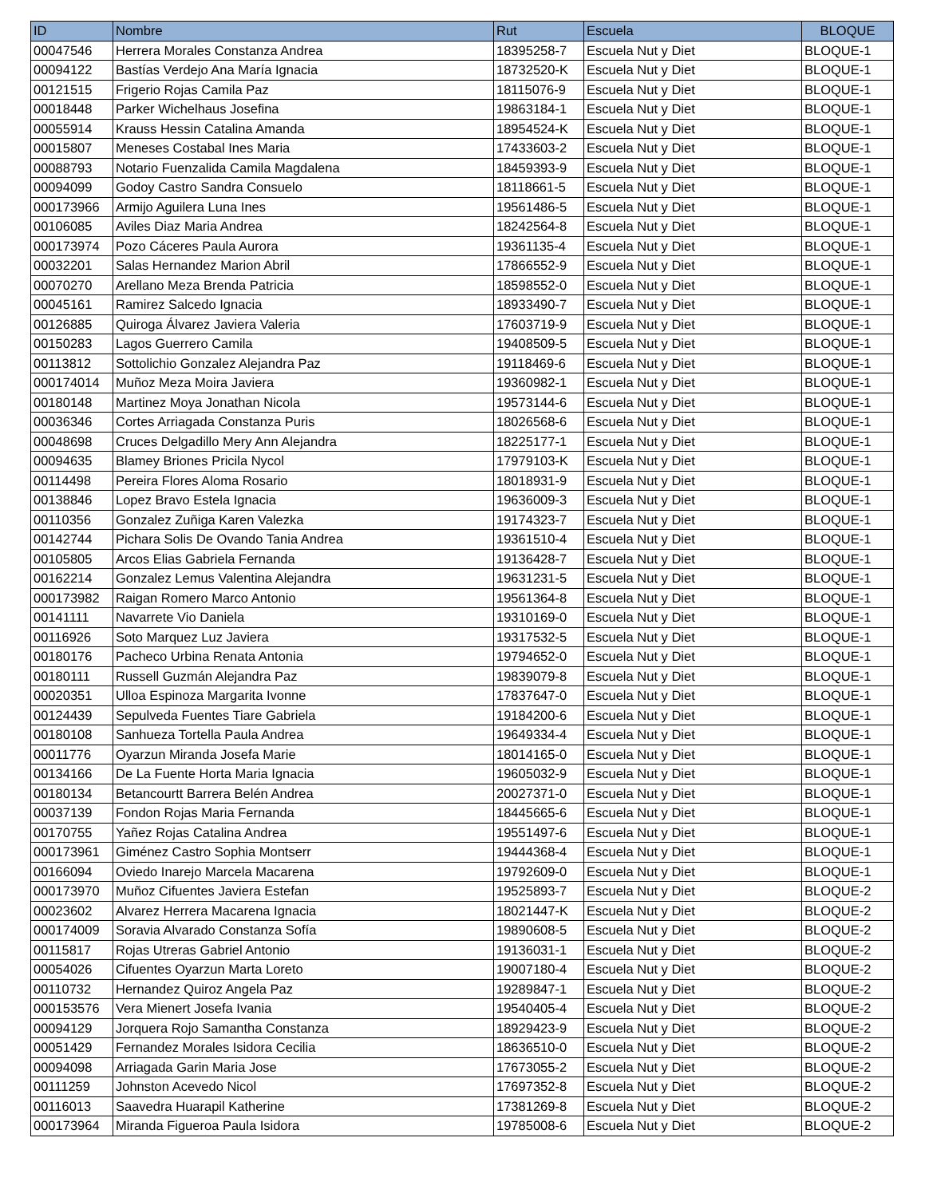| ID | Nombre | Rut | Escuela | BLOQUE |
| --- | --- | --- | --- | --- |
| 00047546 | Herrera Morales Constanza Andrea | 18395258-7 | Escuela Nut y Diet | BLOQUE-1 |
| 00094122 | Bastías Verdejo Ana María Ignacia | 18732520-K | Escuela Nut y Diet | BLOQUE-1 |
| 00121515 | Frigerio Rojas Camila Paz | 18115076-9 | Escuela Nut y Diet | BLOQUE-1 |
| 00018448 | Parker Wichelhaus Josefina | 19863184-1 | Escuela Nut y Diet | BLOQUE-1 |
| 00055914 | Krauss Hessin Catalina Amanda | 18954524-K | Escuela Nut y Diet | BLOQUE-1 |
| 00015807 | Meneses Costabal Ines Maria | 17433603-2 | Escuela Nut y Diet | BLOQUE-1 |
| 00088793 | Notario Fuenzalida Camila Magdalena | 18459393-9 | Escuela Nut y Diet | BLOQUE-1 |
| 00094099 | Godoy Castro Sandra Consuelo | 18118661-5 | Escuela Nut y Diet | BLOQUE-1 |
| 000173966 | Armijo Aguilera Luna Ines | 19561486-5 | Escuela Nut y Diet | BLOQUE-1 |
| 00106085 | Aviles Diaz Maria Andrea | 18242564-8 | Escuela Nut y Diet | BLOQUE-1 |
| 000173974 | Pozo Cáceres Paula Aurora | 19361135-4 | Escuela Nut y Diet | BLOQUE-1 |
| 00032201 | Salas Hernandez Marion Abril | 17866552-9 | Escuela Nut y Diet | BLOQUE-1 |
| 00070270 | Arellano Meza Brenda Patricia | 18598552-0 | Escuela Nut y Diet | BLOQUE-1 |
| 00045161 | Ramirez Salcedo Ignacia | 18933490-7 | Escuela Nut y Diet | BLOQUE-1 |
| 00126885 | Quiroga Álvarez Javiera Valeria | 17603719-9 | Escuela Nut y Diet | BLOQUE-1 |
| 00150283 | Lagos Guerrero Camila | 19408509-5 | Escuela Nut y Diet | BLOQUE-1 |
| 00113812 | Sottolichio Gonzalez Alejandra Paz | 19118469-6 | Escuela Nut y Diet | BLOQUE-1 |
| 000174014 | Muñoz Meza Moira Javiera | 19360982-1 | Escuela Nut y Diet | BLOQUE-1 |
| 00180148 | Martinez Moya Jonathan Nicola | 19573144-6 | Escuela Nut y Diet | BLOQUE-1 |
| 00036346 | Cortes Arriagada Constanza Puris | 18026568-6 | Escuela Nut y Diet | BLOQUE-1 |
| 00048698 | Cruces Delgadillo Mery Ann Alejandra | 18225177-1 | Escuela Nut y Diet | BLOQUE-1 |
| 00094635 | Blamey Briones Pricila Nycol | 17979103-K | Escuela Nut y Diet | BLOQUE-1 |
| 00114498 | Pereira Flores Aloma Rosario | 18018931-9 | Escuela Nut y Diet | BLOQUE-1 |
| 00138846 | Lopez Bravo Estela Ignacia | 19636009-3 | Escuela Nut y Diet | BLOQUE-1 |
| 00110356 | Gonzalez Zuñiga Karen Valezka | 19174323-7 | Escuela Nut y Diet | BLOQUE-1 |
| 00142744 | Pichara Solis De Ovando Tania Andrea | 19361510-4 | Escuela Nut y Diet | BLOQUE-1 |
| 00105805 | Arcos Elias Gabriela Fernanda | 19136428-7 | Escuela Nut y Diet | BLOQUE-1 |
| 00162214 | Gonzalez Lemus Valentina Alejandra | 19631231-5 | Escuela Nut y Diet | BLOQUE-1 |
| 000173982 | Raigan Romero Marco Antonio | 19561364-8 | Escuela Nut y Diet | BLOQUE-1 |
| 00141111 | Navarrete Vio Daniela | 19310169-0 | Escuela Nut y Diet | BLOQUE-1 |
| 00116926 | Soto Marquez Luz Javiera | 19317532-5 | Escuela Nut y Diet | BLOQUE-1 |
| 00180176 | Pacheco Urbina Renata Antonia | 19794652-0 | Escuela Nut y Diet | BLOQUE-1 |
| 00180111 | Russell Guzmán Alejandra Paz | 19839079-8 | Escuela Nut y Diet | BLOQUE-1 |
| 00020351 | Ulloa Espinoza Margarita Ivonne | 17837647-0 | Escuela Nut y Diet | BLOQUE-1 |
| 00124439 | Sepulveda Fuentes Tiare Gabriela | 19184200-6 | Escuela Nut y Diet | BLOQUE-1 |
| 00180108 | Sanhueza Tortella Paula Andrea | 19649334-4 | Escuela Nut y Diet | BLOQUE-1 |
| 00011776 | Oyarzun Miranda Josefa Marie | 18014165-0 | Escuela Nut y Diet | BLOQUE-1 |
| 00134166 | De La Fuente Horta Maria Ignacia | 19605032-9 | Escuela Nut y Diet | BLOQUE-1 |
| 00180134 | Betancourtt Barrera Belén Andrea | 20027371-0 | Escuela Nut y Diet | BLOQUE-1 |
| 00037139 | Fondon Rojas Maria Fernanda | 18445665-6 | Escuela Nut y Diet | BLOQUE-1 |
| 00170755 | Yañez Rojas Catalina Andrea | 19551497-6 | Escuela Nut y Diet | BLOQUE-1 |
| 000173961 | Giménez Castro Sophia Montserr | 19444368-4 | Escuela Nut y Diet | BLOQUE-1 |
| 00166094 | Oviedo Inarejo Marcela Macarena | 19792609-0 | Escuela Nut y Diet | BLOQUE-1 |
| 000173970 | Muñoz Cifuentes Javiera Estefan | 19525893-7 | Escuela Nut y Diet | BLOQUE-2 |
| 00023602 | Alvarez Herrera Macarena Ignacia | 18021447-K | Escuela Nut y Diet | BLOQUE-2 |
| 000174009 | Soravia Alvarado Constanza Sofía | 19890608-5 | Escuela Nut y Diet | BLOQUE-2 |
| 00115817 | Rojas Utreras Gabriel Antonio | 19136031-1 | Escuela Nut y Diet | BLOQUE-2 |
| 00054026 | Cifuentes Oyarzun Marta Loreto | 19007180-4 | Escuela Nut y Diet | BLOQUE-2 |
| 00110732 | Hernandez Quiroz Angela Paz | 19289847-1 | Escuela Nut y Diet | BLOQUE-2 |
| 000153576 | Vera Mienert Josefa Ivania | 19540405-4 | Escuela Nut y Diet | BLOQUE-2 |
| 00094129 | Jorquera Rojo Samantha Constanza | 18929423-9 | Escuela Nut y Diet | BLOQUE-2 |
| 00051429 | Fernandez Morales Isidora Cecilia | 18636510-0 | Escuela Nut y Diet | BLOQUE-2 |
| 00094098 | Arriagada Garin Maria Jose | 17673055-2 | Escuela Nut y Diet | BLOQUE-2 |
| 00111259 | Johnston Acevedo Nicol | 17697352-8 | Escuela Nut y Diet | BLOQUE-2 |
| 00116013 | Saavedra Huarapil Katherine | 17381269-8 | Escuela Nut y Diet | BLOQUE-2 |
| 000173964 | Miranda Figueroa Paula Isidora | 19785008-6 | Escuela Nut y Diet | BLOQUE-2 |